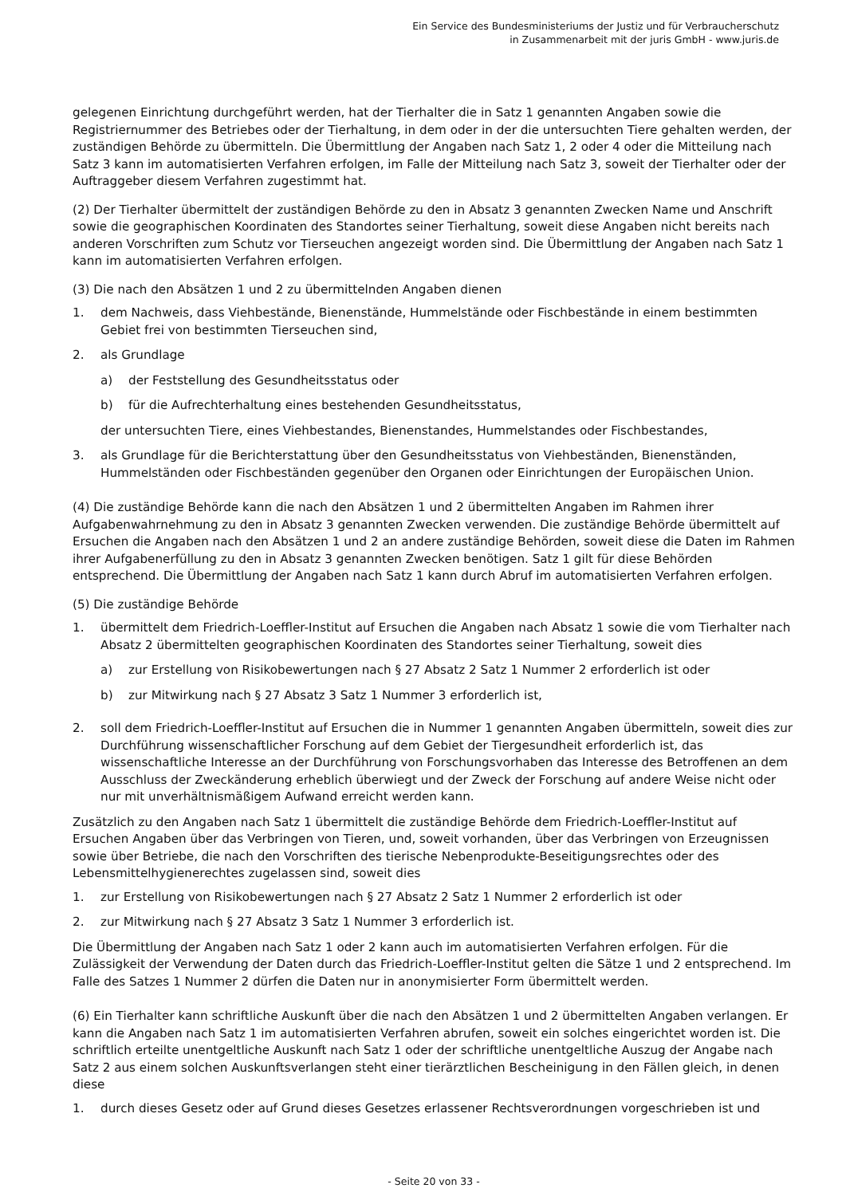Ein Service des Bundesministeriums der Justiz und für Verbraucherschutz
in Zusammenarbeit mit der juris GmbH - www.juris.de
gelegenen Einrichtung durchgeführt werden, hat der Tierhalter die in Satz 1 genannten Angaben sowie die Registriernummer des Betriebes oder der Tierhaltung, in dem oder in der die untersuchten Tiere gehalten werden, der zuständigen Behörde zu übermitteln. Die Übermittlung der Angaben nach Satz 1, 2 oder 4 oder die Mitteilung nach Satz 3 kann im automatisierten Verfahren erfolgen, im Falle der Mitteilung nach Satz 3, soweit der Tierhalter oder der Auftraggeber diesem Verfahren zugestimmt hat.
(2) Der Tierhalter übermittelt der zuständigen Behörde zu den in Absatz 3 genannten Zwecken Name und Anschrift sowie die geographischen Koordinaten des Standortes seiner Tierhaltung, soweit diese Angaben nicht bereits nach anderen Vorschriften zum Schutz vor Tierseuchen angezeigt worden sind. Die Übermittlung der Angaben nach Satz 1 kann im automatisierten Verfahren erfolgen.
(3) Die nach den Absätzen 1 und 2 zu übermittelnden Angaben dienen
1. dem Nachweis, dass Viehbestände, Bienenstände, Hummelstände oder Fischbestände in einem bestimmten Gebiet frei von bestimmten Tierseuchen sind,
2. als Grundlage
a) der Feststellung des Gesundheitsstatus oder
b) für die Aufrechterhaltung eines bestehenden Gesundheitsstatus,
der untersuchten Tiere, eines Viehbestandes, Bienenstandes, Hummelstandes oder Fischbestandes,
3. als Grundlage für die Berichterstattung über den Gesundheitsstatus von Viehbeständen, Bienenständen, Hummelständen oder Fischbeständen gegenüber den Organen oder Einrichtungen der Europäischen Union.
(4) Die zuständige Behörde kann die nach den Absätzen 1 und 2 übermittelten Angaben im Rahmen ihrer Aufgabenwahrnehmung zu den in Absatz 3 genannten Zwecken verwenden. Die zuständige Behörde übermittelt auf Ersuchen die Angaben nach den Absätzen 1 und 2 an andere zuständige Behörden, soweit diese die Daten im Rahmen ihrer Aufgabenerfüllung zu den in Absatz 3 genannten Zwecken benötigen. Satz 1 gilt für diese Behörden entsprechend. Die Übermittlung der Angaben nach Satz 1 kann durch Abruf im automatisierten Verfahren erfolgen.
(5) Die zuständige Behörde
1. übermittelt dem Friedrich-Loeffler-Institut auf Ersuchen die Angaben nach Absatz 1 sowie die vom Tierhalter nach Absatz 2 übermittelten geographischen Koordinaten des Standortes seiner Tierhaltung, soweit dies
a) zur Erstellung von Risikobewertungen nach § 27 Absatz 2 Satz 1 Nummer 2 erforderlich ist oder
b) zur Mitwirkung nach § 27 Absatz 3 Satz 1 Nummer 3 erforderlich ist,
2. soll dem Friedrich-Loeffler-Institut auf Ersuchen die in Nummer 1 genannten Angaben übermitteln, soweit dies zur Durchführung wissenschaftlicher Forschung auf dem Gebiet der Tiergesundheit erforderlich ist, das wissenschaftliche Interesse an der Durchführung von Forschungsvorhaben das Interesse des Betroffenen an dem Ausschluss der Zweckänderung erheblich überwiegt und der Zweck der Forschung auf andere Weise nicht oder nur mit unverhältnismäßigem Aufwand erreicht werden kann.
Zusätzlich zu den Angaben nach Satz 1 übermittelt die zuständige Behörde dem Friedrich-Loeffler-Institut auf Ersuchen Angaben über das Verbringen von Tieren, und, soweit vorhanden, über das Verbringen von Erzeugnissen sowie über Betriebe, die nach den Vorschriften des tierische Nebenprodukte-Beseitigungsrechtes oder des Lebensmittelhygienerechtes zugelassen sind, soweit dies
1. zur Erstellung von Risikobewertungen nach § 27 Absatz 2 Satz 1 Nummer 2 erforderlich ist oder
2. zur Mitwirkung nach § 27 Absatz 3 Satz 1 Nummer 3 erforderlich ist.
Die Übermittlung der Angaben nach Satz 1 oder 2 kann auch im automatisierten Verfahren erfolgen. Für die Zulässigkeit der Verwendung der Daten durch das Friedrich-Loeffler-Institut gelten die Sätze 1 und 2 entsprechend. Im Falle des Satzes 1 Nummer 2 dürfen die Daten nur in anonymisierter Form übermittelt werden.
(6) Ein Tierhalter kann schriftliche Auskunft über die nach den Absätzen 1 und 2 übermittelten Angaben verlangen. Er kann die Angaben nach Satz 1 im automatisierten Verfahren abrufen, soweit ein solches eingerichtet worden ist. Die schriftlich erteilte unentgeltliche Auskunft nach Satz 1 oder der schriftliche unentgeltliche Auszug der Angabe nach Satz 2 aus einem solchen Auskunftsverlangen steht einer tierärztlichen Bescheinigung in den Fällen gleich, in denen diese
1. durch dieses Gesetz oder auf Grund dieses Gesetzes erlassener Rechtsverordnungen vorgeschrieben ist und
- Seite 20 von 33 -